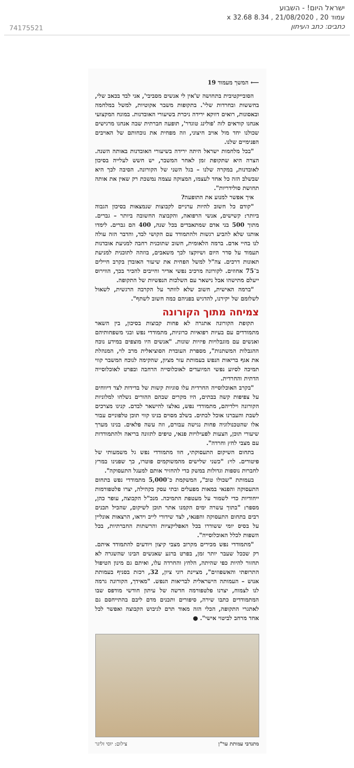ישראל היום! - השבוע
עמוד 20 , 21/08/2020 , 8.34 x 32.68
כתבים: כתב העיתון
74175521
⟵ המשך מעמוד 19
הסובייקטיבית בתחושה ש'אין לי אנשים מסביבי', אני לבד בכאב שלי, בחששות ובחרדות שלי'. בתקופות משבר אקוטיות, למשל במלחמה ובאסונות, רואים דווקא ירידה ניכרת בשיעורי האובדנות. במונח המקצועי אנחנו קוראים לזה 'פולינג טוגדר', תופעה חברתית שבה אנחנו מרגישים שכולנו יחד מול אויב חיצוני, וזה מפחית את נוכחותם של האויבים הפנימיים שלנו.
"בכל מלחמות ישראל היתה ירידה בשיעורי האובדנות באותה השנה. הצרה היא שתקופת זמן לאחר המשבר, יש חשש לעלייה בסיכון לאובדנות, במקרה שלנו – בגל השני של הקורונה. הסיבה לכך היא שבשלב הזה כל אחד לעצמו, המצוקה עצמה נמשכת רק שאין את אותה תחושת סולידריות".
איך אפשר למנוע את התופעה?
"קודם כל חשוב להיות ערניים לקבוצות שנמצאות בסיכון הגבוה ביותר: קשישים, אנשי הרפואה, והקבוצה החשובה ביותר – גברים. מתוך 500 בני אדם שמתאבדים בכל שנה, 400 הם גברים. לימדו אותנו שלא להביע רגשות ולהתמודד עם הקושי לבד, והדבר הזה עולה לנו בחיי אדם. ברמה הלאומית, חשוב שתוכנית רחבה למניעת אובדנות תעמוד על סדר היום ושיוקצו לכך משאבים, בוזהה לתוכנית למניעת תאונות דרכים. צה"ל למשל הפחית את שיעור האובדן בקרב חיילים ב־75 אחוזים. לקורונה מרכיב נפשי אדיר וחייבים להכיר בכך, הווירוס ייעלם מתישהו אבל נישאר עם השלכות הנפשיות של התקופה.
"ברמה האישית, חשוב שלא לוותר על הקרבה הרגשית, לשאול לשלומם של יקירנו, להדגיש בפניהם כמה חשוב לשתף".
צמיחה מתוך הקורונה
תקופת הקורונה אתגרה לא פחות קבוצות בסיכון, בין השאר מתמודדים עם בעיות רפואיות כרוניות, מתמודדי נפש ובני משפחותיהם ואנשים עם מוגבלויות פיזיות שונות. "אנשים היו מוצפים במידע נוכח ההגבלות המשתנות", מספרת העובדת הסוציאלית מרב לוי, המנהלת את אגף בריאות הנפש בעמותת עזר מציון, שהקימה לנוכח המשבר קווי תמיכה לסיוע נפשי המיועדים לאוכלוסייה הרחבה ובפרט לאוכלוסייה הדתית והחרדית.
"בקרב האוכלוסייה החרדית עלו סוגיות קשות של בדידות לצד דיווחים על צפיפות קשה בבתים, היו מקרים שבהם ההורים נשלחו למלוניות הקורונה וילדיהם, מתמודדי נפש, נאלצו להישאר לבדם. קנינו מצרכים לשבת והעברנו אוכל לבתים. בשלב מסוים בנינו קווי תוכן טלפוניים עבור אלו שהטכנולוגיה פחות נגישה עבורם, וזה עשה פלאים. בנינו מערך שיעורי תוכן, הצעות לפעילויות פנאי, טיפים לתזונה בריאה ולהתמודדות עם מצבי לחץ וחרדה".
בתחום השיקום התעסוקתי, חוו מתמודדי נפש גל משמעותי של פיטורים. לוי: "כשני שלישים מהמשוקמים פוטרו, כך שפנינו במרץ לחברות נוספות וגדולות במשק כדי להחזיר אותם למעגל התעסוקה".
בעמותת "שכולו טוב", המשקמת כ־5,000 מתמודדי נפש בתחום התעסוקה והפנאי במאות מפעלים ובתי עסק בקהילה, יצרו פלטפורמות ייחודיות כדי לשמור על מעטפת התמיכה. מנכ"ל הקבוצה, עופר כהן, מספר: "בתוך עשרה ימים הקמנו אתר תוכן לשיקום, שהכיל תכנים רבים בתחום התעסוקה והפנאי, לצד שידורי לייב וידאו, הרצאות אונליין על בסיס יומי ששודרו בכל האפליקציות והרשתות החברתיות, בכל השפות לכלל האוכלוסייה".
"מתמודדי נפש מכירים מקרוב מצבי קיצון ויודעים להתמודד איתם. רק שככל שעבר יותר זמן, בפרט ברגע שאנשים הבינו שהשגרה לא תחזור להיות כפי שהיתה, הלחץ והחרדה עלו, ואיתם גם מינון הטיפול התרופתי והאשפוזים", מציינת רוני ציון, 32, רכזת בסניף בעמותת אנוש – העמותה הישראלית לבריאות הנפש. "מאידך, הקורונה גרמה לנו לצמוח, יצרנו פלטפורמה חדשה של עיתון חודשי מודפס שבו המתמודדים כתבו שירה, סיפורים ותכנים מדם ליבם בהתייחסם גם לאתגרי התקופה, הכלי הזה מאוד תרם לגיבוש הקבוצה ואפשר לכל אחד מרחב לביטוי אישי". ●
מתנדבי עמותת ער"ן צילום: יוסי זליגר